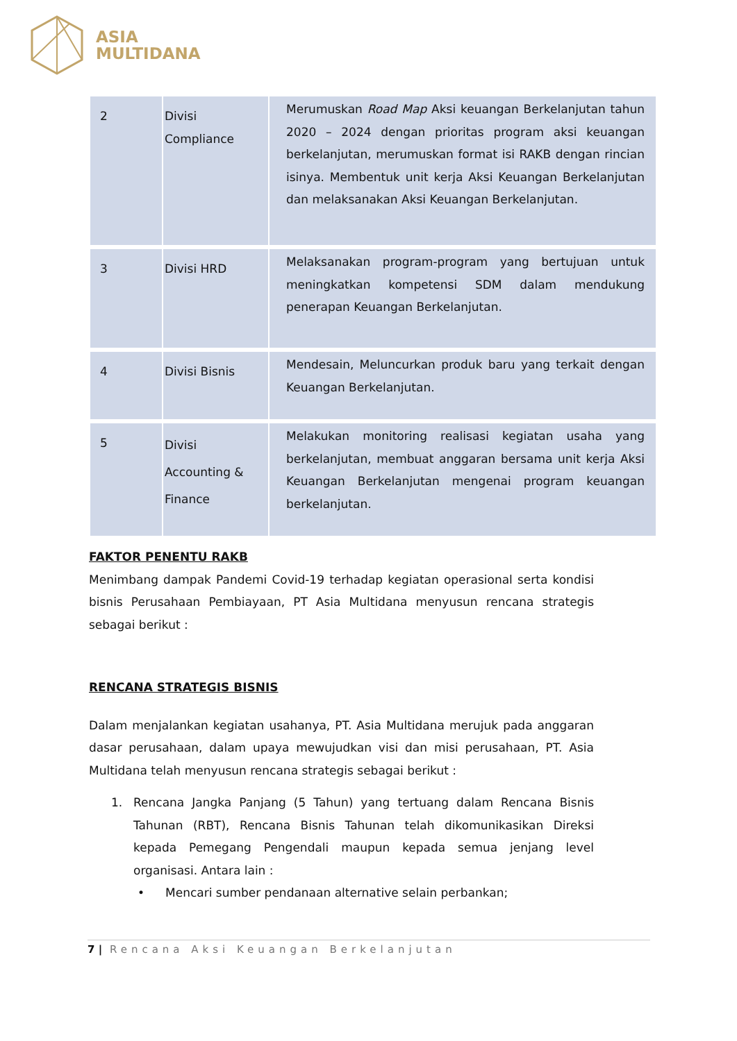ASIA
MULTIDANA
| 2 | Divisi Compliance | Merumuskan Road Map Aksi keuangan Berkelanjutan tahun 2020 – 2024 dengan prioritas program aksi keuangan berkelanjutan, merumuskan format isi RAKB dengan rincian isinya. Membentuk unit kerja Aksi Keuangan Berkelanjutan dan melaksanakan Aksi Keuangan Berkelanjutan. |
| 3 | Divisi HRD | Melaksanakan program-program yang bertujuan untuk meningkatkan kompetensi SDM dalam mendukung penerapan Keuangan Berkelanjutan. |
| 4 | Divisi Bisnis | Mendesain, Meluncurkan produk baru yang terkait dengan Keuangan Berkelanjutan. |
| 5 | Divisi Accounting & Finance | Melakukan monitoring realisasi kegiatan usaha yang berkelanjutan, membuat anggaran bersama unit kerja Aksi Keuangan Berkelanjutan mengenai program keuangan berkelanjutan. |
FAKTOR PENENTU RAKB
Menimbang dampak Pandemi Covid-19 terhadap kegiatan operasional serta kondisi bisnis Perusahaan Pembiayaan, PT Asia Multidana menyusun rencana strategis sebagai berikut :
RENCANA STRATEGIS BISNIS
Dalam menjalankan kegiatan usahanya, PT. Asia Multidana merujuk pada anggaran dasar perusahaan, dalam upaya mewujudkan visi dan misi perusahaan, PT. Asia Multidana telah menyusun rencana strategis sebagai berikut :
1. Rencana Jangka Panjang (5 Tahun) yang tertuang dalam Rencana Bisnis Tahunan (RBT), Rencana Bisnis Tahunan telah dikomunikasikan Direksi kepada Pemegang Pengendali maupun kepada semua jenjang level organisasi. Antara lain :
• Mencari sumber pendanaan alternative selain perbankan;
7 | Rencana Aksi Keuangan Berkelanjutan